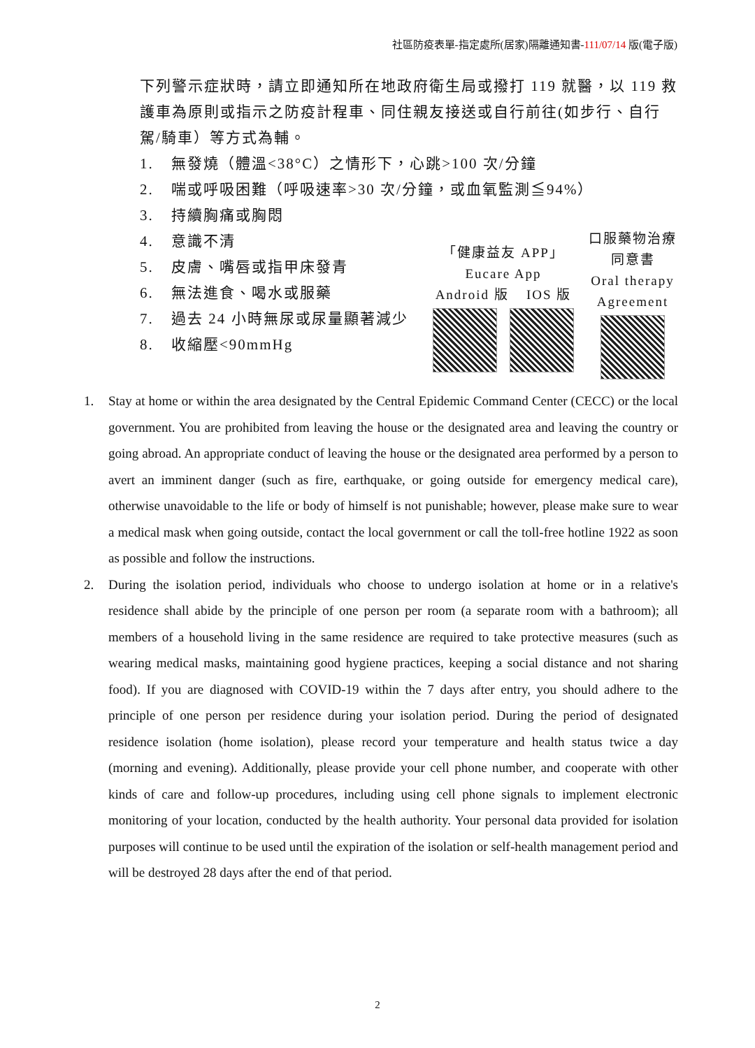社區防疫表單-指定處所(居家)隔離通知書-111/07/14 版(電子版)
下列警示症狀時，請立即通知所在地政府衛生局或撥打 119 就醫，以 119 救護車為原則或指示之防疫計程車、同住親友接送或自行前往(如步行、自行駕/騎車）等方式為輔。
1. 無發燒（體溫<38°C）之情形下，心跳>100 次/分鐘
2. 喘或呼吸困難（呼吸速率>30 次/分鐘，或血氧監測≦94%）
3. 持續胸痛或胸悶
4. 意識不清
5. 皮膚、嘴唇或指甲床發青
6. 無法進食、喝水或服藥
7. 過去 24 小時無尿或尿量顯著減少
8. 收縮壓<90mmHg
「健康益友 APP」
Eucare App
Android 版 IOS 版
口服藥物治療
同意書
Oral therapy
Agreement
1. Stay at home or within the area designated by the Central Epidemic Command Center (CECC) or the local government. You are prohibited from leaving the house or the designated area and leaving the country or going abroad. An appropriate conduct of leaving the house or the designated area performed by a person to avert an imminent danger (such as fire, earthquake, or going outside for emergency medical care), otherwise unavoidable to the life or body of himself is not punishable; however, please make sure to wear a medical mask when going outside, contact the local government or call the toll-free hotline 1922 as soon as possible and follow the instructions.
2. During the isolation period, individuals who choose to undergo isolation at home or in a relative's residence shall abide by the principle of one person per room (a separate room with a bathroom); all members of a household living in the same residence are required to take protective measures (such as wearing medical masks, maintaining good hygiene practices, keeping a social distance and not sharing food). If you are diagnosed with COVID-19 within the 7 days after entry, you should adhere to the principle of one person per residence during your isolation period. During the period of designated residence isolation (home isolation), please record your temperature and health status twice a day (morning and evening). Additionally, please provide your cell phone number, and cooperate with other kinds of care and follow-up procedures, including using cell phone signals to implement electronic monitoring of your location, conducted by the health authority. Your personal data provided for isolation purposes will continue to be used until the expiration of the isolation or self-health management period and will be destroyed 28 days after the end of that period.
2